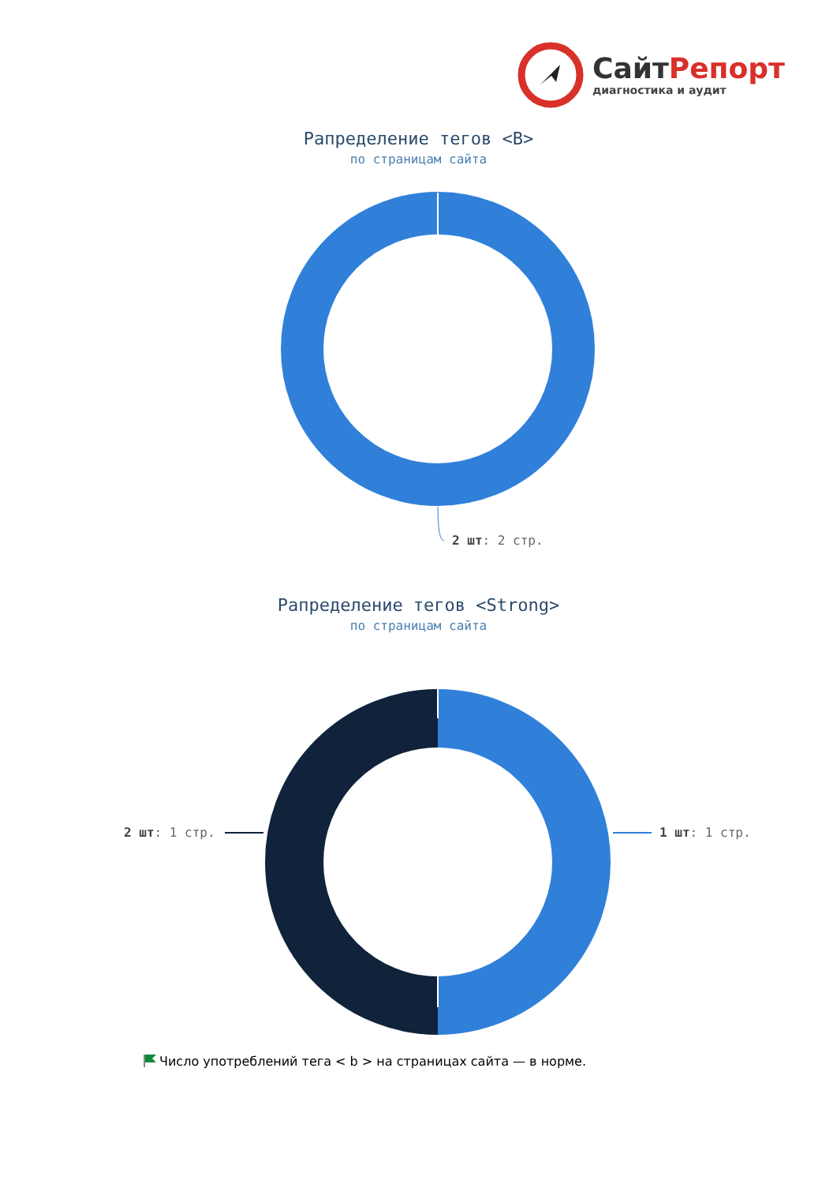СайтРепорт
диагностика и аудит
Рапределение тегов <B>
по страницам сайта
2 шт: 2 стр.
Рапределение тегов <Strong>
по страницам сайта
2 шт: 1 стр. 1 шт: 1 стр.
Число употреблений тега < b > на страницах сайта — в норме.